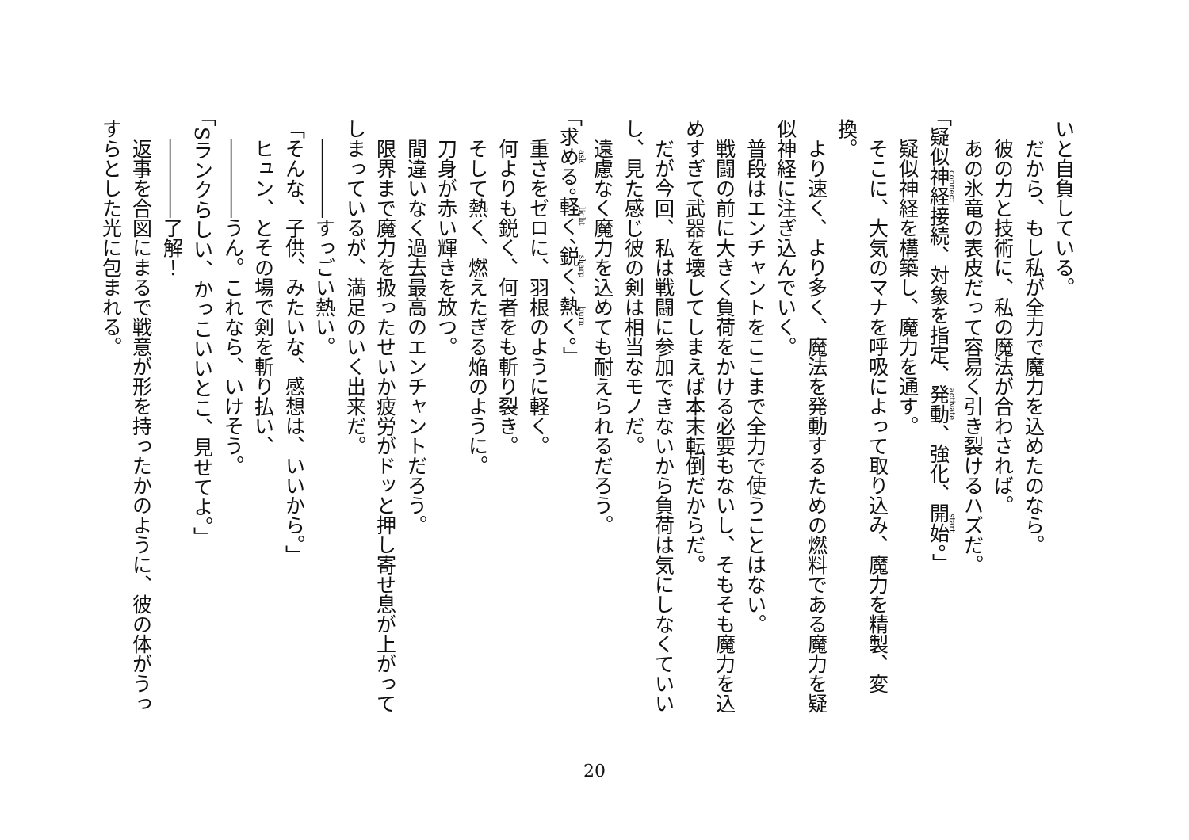いと自負している。
　だから、もし私が全力で魔力を込めたのなら。
　彼の力と技術に、私の魔法が合わされば。
　あの氷竜の表皮だって容易く引き裂けるハズだ。
「疑似神経接続、対象を指定、発動、強化、開始。」
　疑似神経を構築し、魔力を通す。
　そこに、大気のマナを呼吸によって取り込み、魔力を精製、変換。
　より速く、より多く、魔法を発動するための燃料である魔力を疑似神経に注ぎ込んでいく。
　普段はエンチャントをここまで全力で使うことはない。
　戦闘の前に大きく負荷をかける必要もないし、そもそも魔力を込めすぎて武器を壊してしまえば本末転倒だからだ。
　だが今回、私は戦闘に参加できないから負荷は気にしなくていいし、見た感じ彼の剣は相当なモノだ。
　遠慮なく魔力を込めても耐えられるだろう。
「求める。軽く、鋭く、熱く。」
　重さをゼロに、羽根のように軽く。
　何よりも鋭く、何者をも斬り裂き。
　そして熱く、燃えたぎる焔のように。
　刀身が赤い輝きを放つ。
　間違いなく過去最高のエンチャントだろう。
　限界まで魔力を扱ったせいか疲労がドッと押し寄せ息が上がってしまっているが、満足のいく出来だ。
　――――すっごい熱い。
「そんな、子供、みたいな、感想は、いいから。」
　ヒュン、とその場で剣を斬り払い、
　――――うん。これなら、いけそう。
「Sランクらしい、かっこいいとこ、見せてよ。」
　――――了解！
　返事を合図にまるで戦意が形を持ったかのように、彼の体がうっすらとした光に包まれる。
20